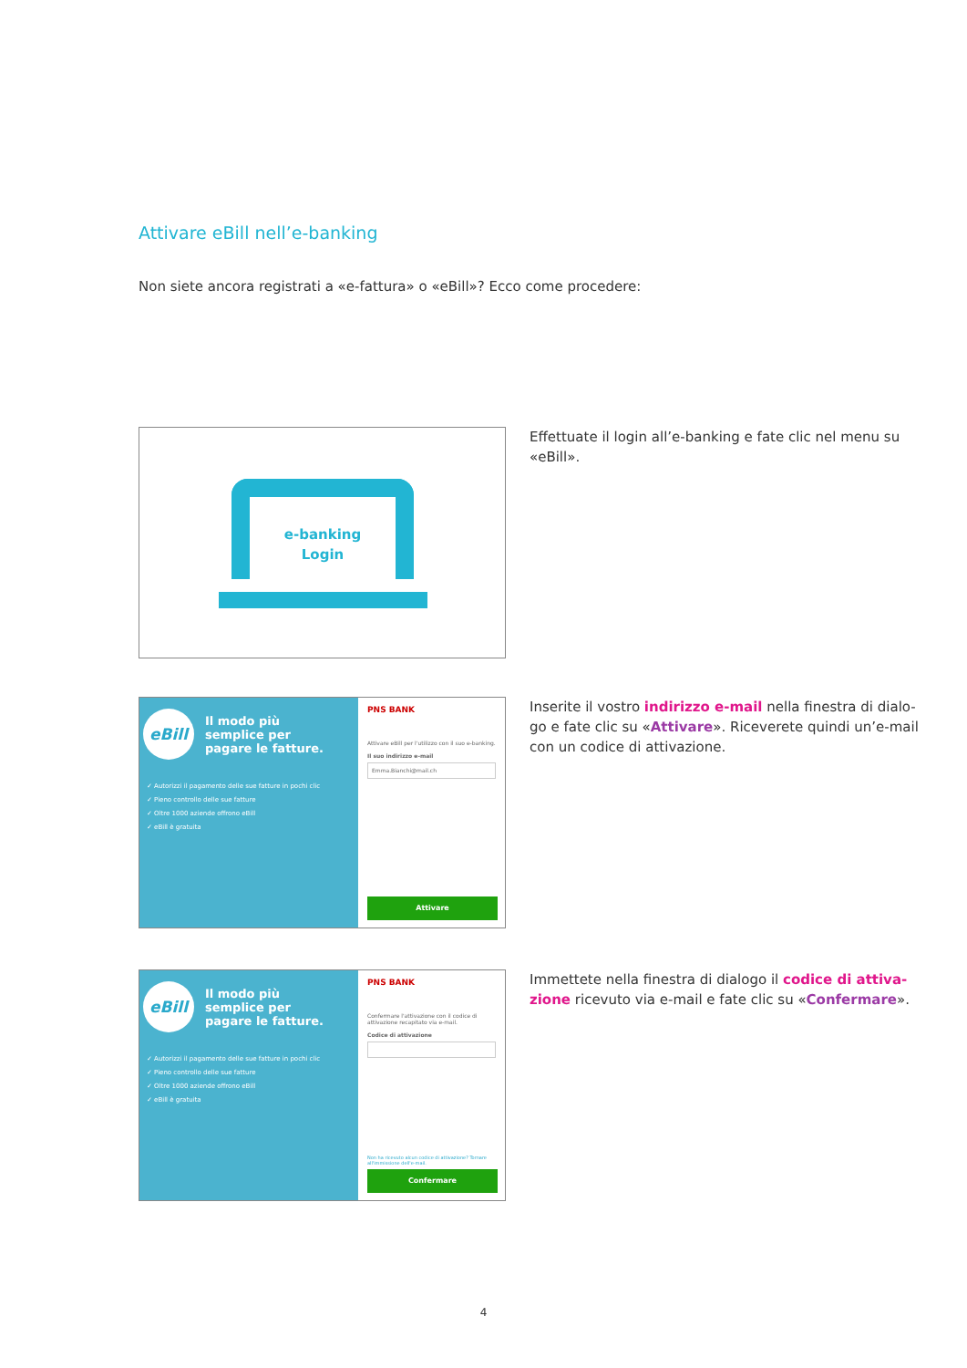Attivare eBill nell’e-banking
Non siete ancora registrati a «e-fattura» o «eBill»? Ecco come procedere:
e-banking
Login
Effettuate il login all’e-banking e fate clic nel menu su «eBill».
eBill
Il modo più
semplice per
pagare le fatture.
✓ Autorizzi il pagamento delle sue fatture in pochi clic
✓ Pieno controllo delle sue fatture
✓ Oltre 1000 aziende offrono eBill
✓ eBill è gratuita
PNS BANK
Attivare eBill per l'utilizzo con il suo e-banking.
Il suo indirizzo e-mail
Emma.Bianchi@mail.ch
Attivare
Inserite il vostro indirizzo e-mail nella finestra di dialo-go e fate clic su «Attivare». Riceverete quindi un’e-mail con un codice di attivazione.
eBill
Il modo più
semplice per
pagare le fatture.
✓ Autorizzi il pagamento delle sue fatture in pochi clic
✓ Pieno controllo delle sue fatture
✓ Oltre 1000 aziende offrono eBill
✓ eBill è gratuita
PNS BANK
Confermare l'attivazione con il codice di attivazione recapitato via e-mail.
Codice di attivazione
Non ha ricevuto alcun codice di attivazione? Tornare all'immissione dell'e-mail.
Confermare
Immettete nella finestra di dialogo il codice di attiva-zione ricevuto via e-mail e fate clic su «Confermare».
4